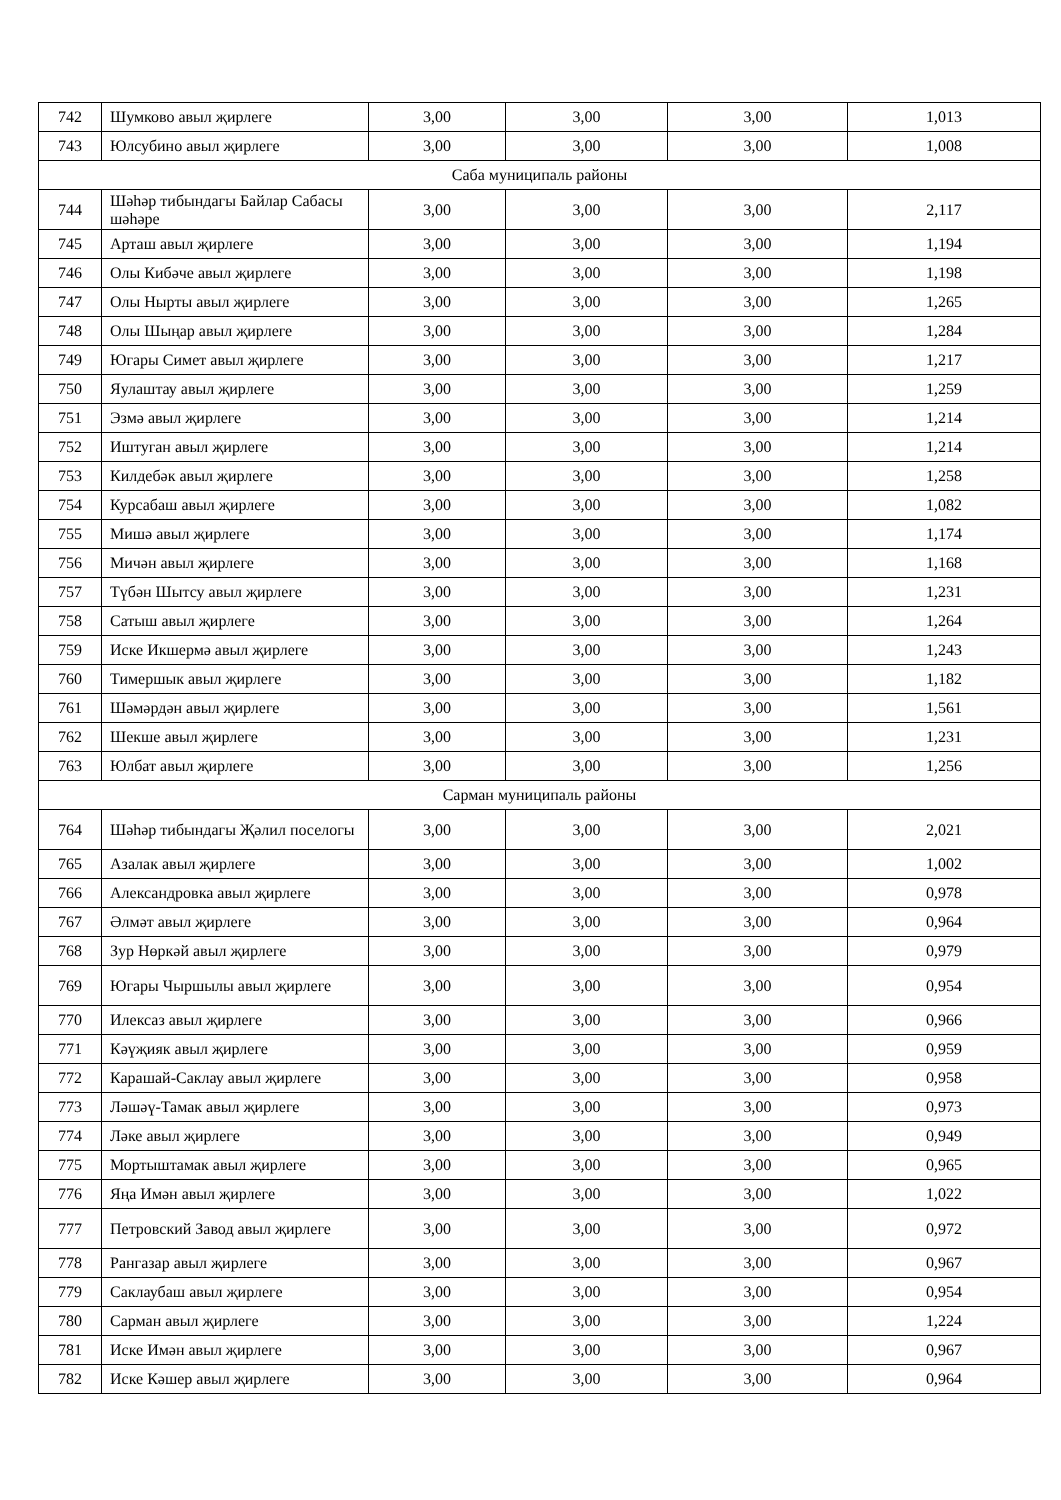| 742 | Шумково авыл җирлеге | 3,00 | 3,00 | 3,00 | 1,013 |
| 743 | Юлсубино авыл җирлеге | 3,00 | 3,00 | 3,00 | 1,008 |
| Саба муниципаль районы | | | | | |
| 744 | Шәһәр тибындагы Байлар Сабасы шәһәре | 3,00 | 3,00 | 3,00 | 2,117 |
| 745 | Арташ авыл җирлеге | 3,00 | 3,00 | 3,00 | 1,194 |
| 746 | Олы Кибәче авыл җирлеге | 3,00 | 3,00 | 3,00 | 1,198 |
| 747 | Олы Нырты авыл җирлеге | 3,00 | 3,00 | 3,00 | 1,265 |
| 748 | Олы Шыңар авыл җирлеге | 3,00 | 3,00 | 3,00 | 1,284 |
| 749 | Югары Симет авыл җирлеге | 3,00 | 3,00 | 3,00 | 1,217 |
| 750 | Яулаштау авыл җирлеге | 3,00 | 3,00 | 3,00 | 1,259 |
| 751 | Эзмә авыл җирлеге | 3,00 | 3,00 | 3,00 | 1,214 |
| 752 | Иштуган авыл җирлеге | 3,00 | 3,00 | 3,00 | 1,214 |
| 753 | Килдебәк авыл җирлеге | 3,00 | 3,00 | 3,00 | 1,258 |
| 754 | Курсабаш авыл җирлеге | 3,00 | 3,00 | 3,00 | 1,082 |
| 755 | Мишә авыл җирлеге | 3,00 | 3,00 | 3,00 | 1,174 |
| 756 | Мичән авыл җирлеге | 3,00 | 3,00 | 3,00 | 1,168 |
| 757 | Түбән Шытсу авыл җирлеге | 3,00 | 3,00 | 3,00 | 1,231 |
| 758 | Сатыш авыл җирлеге | 3,00 | 3,00 | 3,00 | 1,264 |
| 759 | Иске Икшермә авыл җирлеге | 3,00 | 3,00 | 3,00 | 1,243 |
| 760 | Тимершык авыл җирлеге | 3,00 | 3,00 | 3,00 | 1,182 |
| 761 | Шәмәрдән авыл җирлеге | 3,00 | 3,00 | 3,00 | 1,561 |
| 762 | Шекше авыл җирлеге | 3,00 | 3,00 | 3,00 | 1,231 |
| 763 | Юлбат авыл җирлеге | 3,00 | 3,00 | 3,00 | 1,256 |
| Сарман муниципаль районы | | | | | |
| 764 | Шәһәр тибындагы Җәлил поселогы | 3,00 | 3,00 | 3,00 | 2,021 |
| 765 | Азалак авыл җирлеге | 3,00 | 3,00 | 3,00 | 1,002 |
| 766 | Александровка авыл җирлеге | 3,00 | 3,00 | 3,00 | 0,978 |
| 767 | Әлмәт авыл җирлеге | 3,00 | 3,00 | 3,00 | 0,964 |
| 768 | Зур Нөркәй авыл җирлеге | 3,00 | 3,00 | 3,00 | 0,979 |
| 769 | Югары Чыршылы авыл җирлеге | 3,00 | 3,00 | 3,00 | 0,954 |
| 770 | Илексаз авыл җирлеге | 3,00 | 3,00 | 3,00 | 0,966 |
| 771 | Кәүҗияк авыл җирлеге | 3,00 | 3,00 | 3,00 | 0,959 |
| 772 | Карашай-Саклау авыл җирлеге | 3,00 | 3,00 | 3,00 | 0,958 |
| 773 | Ләшәү-Тамак авыл җирлеге | 3,00 | 3,00 | 3,00 | 0,973 |
| 774 | Ләке авыл җирлеге | 3,00 | 3,00 | 3,00 | 0,949 |
| 775 | Мортыштамак авыл җирлеге | 3,00 | 3,00 | 3,00 | 0,965 |
| 776 | Яңа Имән авыл җирлеге | 3,00 | 3,00 | 3,00 | 1,022 |
| 777 | Петровский Завод авыл җирлеге | 3,00 | 3,00 | 3,00 | 0,972 |
| 778 | Рангазар авыл җирлеге | 3,00 | 3,00 | 3,00 | 0,967 |
| 779 | Саклаубаш авыл җирлеге | 3,00 | 3,00 | 3,00 | 0,954 |
| 780 | Сарман авыл җирлеге | 3,00 | 3,00 | 3,00 | 1,224 |
| 781 | Иске Имән авыл җирлеге | 3,00 | 3,00 | 3,00 | 0,967 |
| 782 | Иске Кәшер авыл җирлеге | 3,00 | 3,00 | 3,00 | 0,964 |